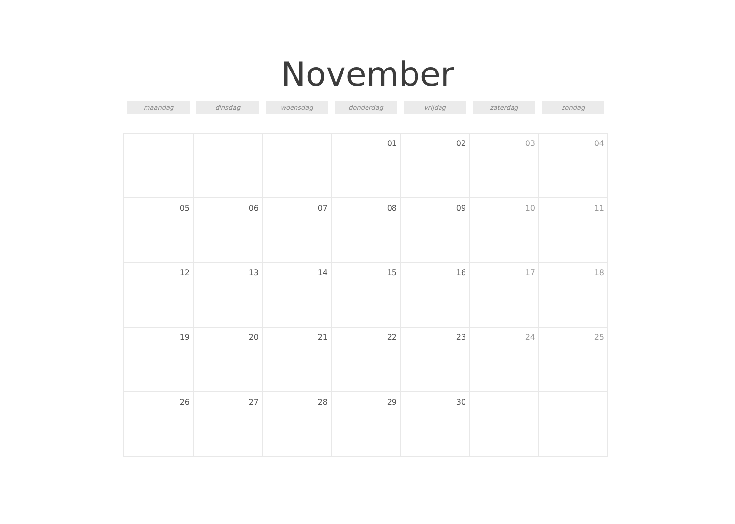November
| maandag | dinsdag | woensdag | donderdag | vrijdag | zaterdag | zondag |
| --- | --- | --- | --- | --- | --- | --- |
| | | | 01 | 02 | 03 | 04 |
| 05 | 06 | 07 | 08 | 09 | 10 | 11 |
| 12 | 13 | 14 | 15 | 16 | 17 | 18 |
| 19 | 20 | 21 | 22 | 23 | 24 | 25 |
| 26 | 27 | 28 | 29 | 30 | | |